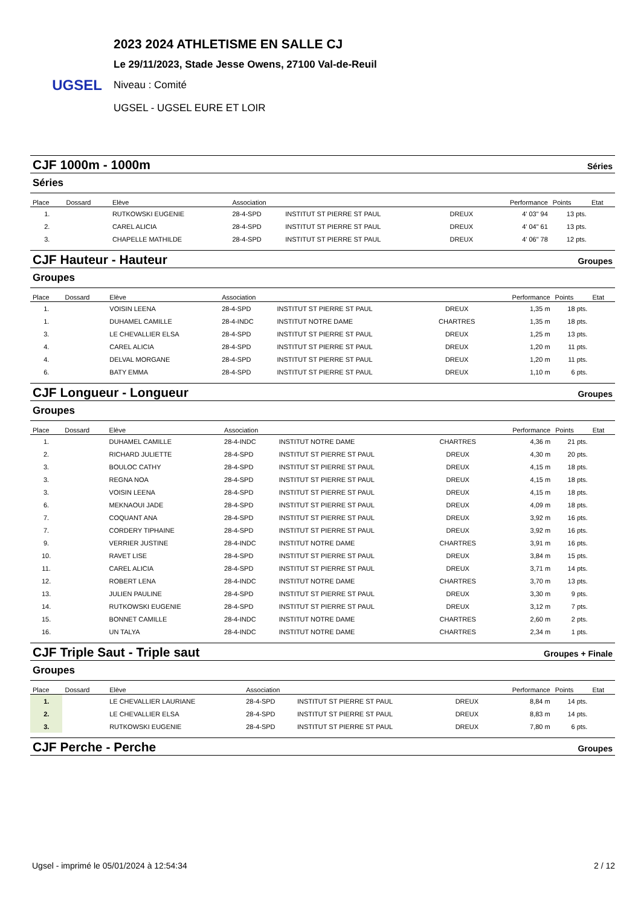UGSEL
2023 2024 ATHLETISME EN SALLE CJ
Le 29/11/2023, Stade Jesse Owens, 27100 Val-de-Reuil
Niveau : Comité
UGSEL - UGSEL EURE ET LOIR
CJF 1000m - 1000m Séries
Séries
| Place | Dossard | Elève | Association | | | Performance | Points | Etat |
| --- | --- | --- | --- | --- | --- | --- | --- | --- |
| 1. | | RUTKOWSKI EUGENIE | 28-4-SPD | INSTITUT ST PIERRE ST PAUL | DREUX | 4' 03" 94 | 13 pts. | |
| 2. | | CAREL ALICIA | 28-4-SPD | INSTITUT ST PIERRE ST PAUL | DREUX | 4' 04" 61 | 13 pts. | |
| 3. | | CHAPELLE MATHILDE | 28-4-SPD | INSTITUT ST PIERRE ST PAUL | DREUX | 4' 06" 78 | 12 pts. | |
CJF Hauteur - Hauteur Groupes
Groupes
| Place | Dossard | Elève | Association | | | Performance | Points | Etat |
| --- | --- | --- | --- | --- | --- | --- | --- | --- |
| 1. | | VOISIN LEENA | 28-4-SPD | INSTITUT ST PIERRE ST PAUL | DREUX | 1,35 m | 18 pts. | |
| 1. | | DUHAMEL CAMILLE | 28-4-INDC | INSTITUT NOTRE DAME | CHARTRES | 1,35 m | 18 pts. | |
| 3. | | LE CHEVALLIER ELSA | 28-4-SPD | INSTITUT ST PIERRE ST PAUL | DREUX | 1,25 m | 13 pts. | |
| 4. | | CAREL ALICIA | 28-4-SPD | INSTITUT ST PIERRE ST PAUL | DREUX | 1,20 m | 11 pts. | |
| 4. | | DELVAL MORGANE | 28-4-SPD | INSTITUT ST PIERRE ST PAUL | DREUX | 1,20 m | 11 pts. | |
| 6. | | BATY EMMA | 28-4-SPD | INSTITUT ST PIERRE ST PAUL | DREUX | 1,10 m | 6 pts. | |
CJF Longueur - Longueur Groupes
Groupes
| Place | Dossard | Elève | Association | | | Performance | Points | Etat |
| --- | --- | --- | --- | --- | --- | --- | --- | --- |
| 1. | | DUHAMEL CAMILLE | 28-4-INDC | INSTITUT NOTRE DAME | CHARTRES | 4,36 m | 21 pts. | |
| 2. | | RICHARD JULIETTE | 28-4-SPD | INSTITUT ST PIERRE ST PAUL | DREUX | 4,30 m | 20 pts. | |
| 3. | | BOULOC CATHY | 28-4-SPD | INSTITUT ST PIERRE ST PAUL | DREUX | 4,15 m | 18 pts. | |
| 3. | | REGNA NOA | 28-4-SPD | INSTITUT ST PIERRE ST PAUL | DREUX | 4,15 m | 18 pts. | |
| 3. | | VOISIN LEENA | 28-4-SPD | INSTITUT ST PIERRE ST PAUL | DREUX | 4,15 m | 18 pts. | |
| 6. | | MEKNAOUI JADE | 28-4-SPD | INSTITUT ST PIERRE ST PAUL | DREUX | 4,09 m | 18 pts. | |
| 7. | | COQUANT ANA | 28-4-SPD | INSTITUT ST PIERRE ST PAUL | DREUX | 3,92 m | 16 pts. | |
| 7. | | CORDERY TIPHAINE | 28-4-SPD | INSTITUT ST PIERRE ST PAUL | DREUX | 3,92 m | 16 pts. | |
| 9. | | VERRIER JUSTINE | 28-4-INDC | INSTITUT NOTRE DAME | CHARTRES | 3,91 m | 16 pts. | |
| 10. | | RAVET LISE | 28-4-SPD | INSTITUT ST PIERRE ST PAUL | DREUX | 3,84 m | 15 pts. | |
| 11. | | CAREL ALICIA | 28-4-SPD | INSTITUT ST PIERRE ST PAUL | DREUX | 3,71 m | 14 pts. | |
| 12. | | ROBERT LENA | 28-4-INDC | INSTITUT NOTRE DAME | CHARTRES | 3,70 m | 13 pts. | |
| 13. | | JULIEN PAULINE | 28-4-SPD | INSTITUT ST PIERRE ST PAUL | DREUX | 3,30 m | 9 pts. | |
| 14. | | RUTKOWSKI EUGENIE | 28-4-SPD | INSTITUT ST PIERRE ST PAUL | DREUX | 3,12 m | 7 pts. | |
| 15. | | BONNET CAMILLE | 28-4-INDC | INSTITUT NOTRE DAME | CHARTRES | 2,60 m | 2 pts. | |
| 16. | | UN TALYA | 28-4-INDC | INSTITUT NOTRE DAME | CHARTRES | 2,34 m | 1 pts. | |
CJF Triple Saut - Triple saut Groupes + Finale
Groupes
| Place | Dossard | Elève | Association | | | Performance | Points | Etat |
| --- | --- | --- | --- | --- | --- | --- | --- | --- |
| 1. | | LE CHEVALLIER LAURIANE | 28-4-SPD | INSTITUT ST PIERRE ST PAUL | DREUX | 8,84 m | 14 pts. | |
| 2. | | LE CHEVALLIER ELSA | 28-4-SPD | INSTITUT ST PIERRE ST PAUL | DREUX | 8,83 m | 14 pts. | |
| 3. | | RUTKOWSKI EUGENIE | 28-4-SPD | INSTITUT ST PIERRE ST PAUL | DREUX | 7,80 m | 6 pts. | |
CJF Perche - Perche Groupes
Ugsel - imprimé le 05/01/2024 à 12:54:34 2 / 12